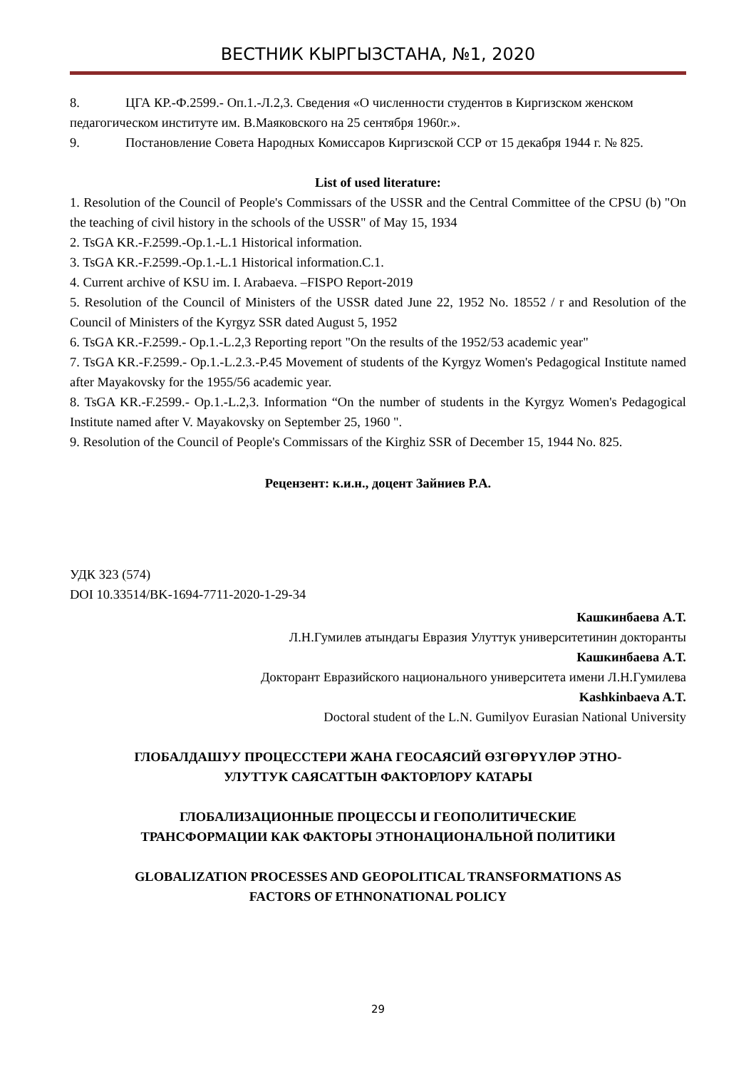ВЕСТНИК КЫРГЫЗСТАНА, №1, 2020
8. ЦГА КР.-Ф.2599.- Оп.1.-Л.2,3. Сведения «О численности студентов в Киргизском женском педагогическом институте им. В.Маяковского на 25 сентября 1960г.».
9. Постановление Совета Народных Комиссаров Киргизской ССР от 15 декабря 1944 г. № 825.
List of used literature:
1. Resolution of the Council of People's Commissars of the USSR and the Central Committee of the CPSU (b) "On the teaching of civil history in the schools of the USSR" of May 15, 1934
2. TsGA KR.-F.2599.-Op.1.-L.1 Historical information.
3. TsGA KR.-F.2599.-Op.1.-L.1 Historical information.C.1.
4. Current archive of KSU im. I. Arabaeva. –FISPO Report-2019
5. Resolution of the Council of Ministers of the USSR dated June 22, 1952 No. 18552 / r and Resolution of the Council of Ministers of the Kyrgyz SSR dated August 5, 1952
6. TsGA KR.-F.2599.- Op.1.-L.2,3 Reporting report "On the results of the 1952/53 academic year"
7. TsGA KR.-F.2599.- Op.1.-L.2.3.-P.45 Movement of students of the Kyrgyz Women's Pedagogical Institute named after Mayakovsky for the 1955/56 academic year.
8. TsGA KR.-F.2599.- Op.1.-L.2,3. Information “On the number of students in the Kyrgyz Women's Pedagogical Institute named after V. Mayakovsky on September 25, 1960 ".
9. Resolution of the Council of People's Commissars of the Kirghiz SSR of December 15, 1944 No. 825.
Рецензент: к.и.н., доцент Зайниев Р.А.
УДК 323 (574)
DOI 10.33514/BK-1694-7711-2020-1-29-34
Кашкинбаева А.Т.
Л.Н.Гумилев атындагы Евразия Улуттук университетинин докторанты
Кашкинбаева А.Т.
Докторант Евразийского национального университета имени Л.Н.Гумилева
Kashkinbaeva A.T.
Doctoral student of the L.N. Gumilyov Eurasian National University
ГЛОБАЛДАШУУ ПРОЦЕССТЕРИ ЖАНА ГЕОСАЯСИЙ ӨЗГӨРҮҮЛӨР ЭТНО-
УЛУТТУК САЯСАТТЫН ФАКТОРЛОРУ КАТАРЫ
ГЛОБАЛИЗАЦИОННЫЕ ПРОЦЕССЫ И ГЕОПОЛИТИЧЕСКИЕ
ТРАНСФОРМАЦИИ КАК ФАКТОРЫ ЭТНОНАЦИОНАЛЬНОЙ ПОЛИТИКИ
GLOBALIZATION PROCESSES AND GEOPOLITICAL TRANSFORMATIONS AS
FACTORS OF ETHNONATIONAL POLICY
29